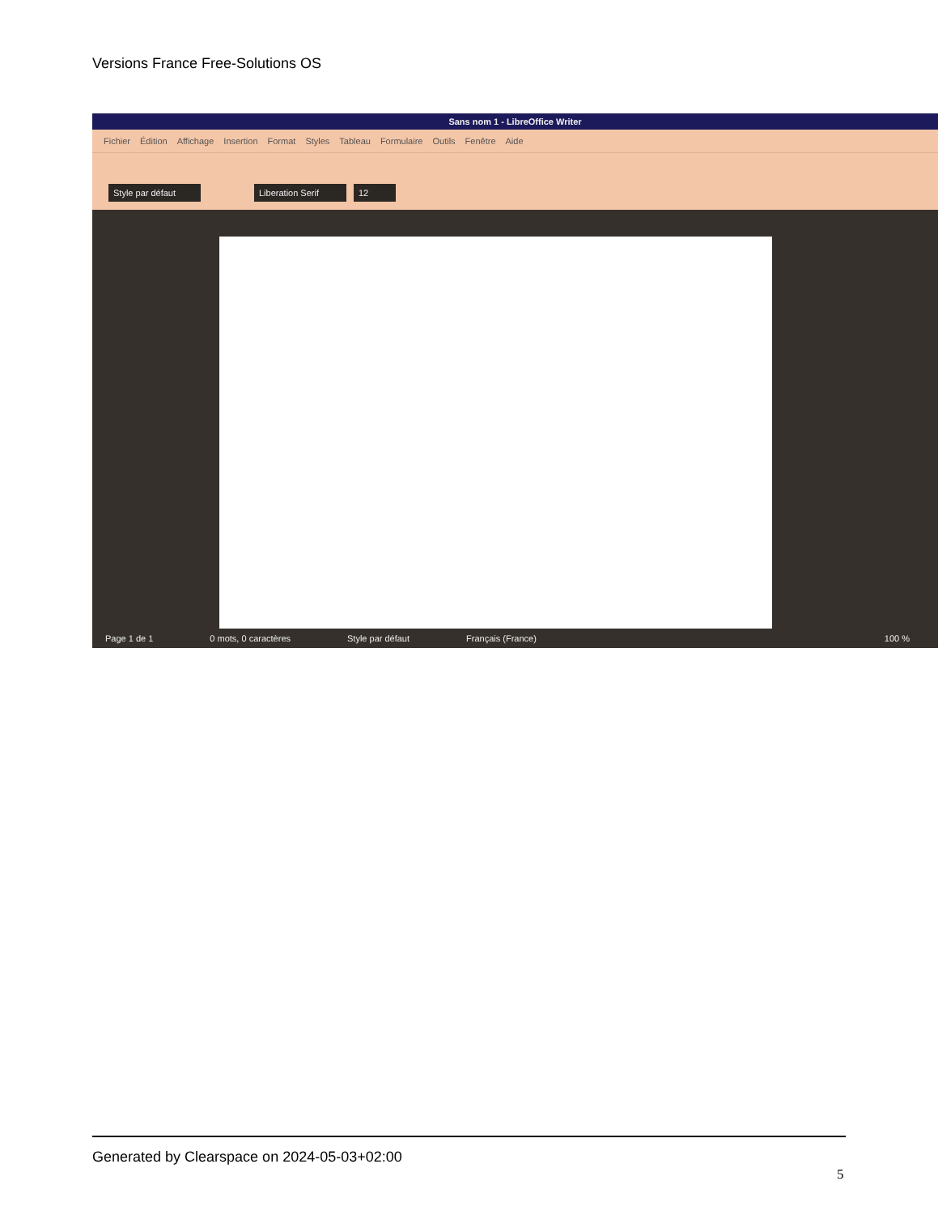Versions France Free-Solutions OS
Sans nom 1 - LibreOffice Writer
Fichier Édition Affichage Insertion Format Styles Tableau Formulaire Outils Fenêtre Aide
Style par défaut Liberation Serif 12
Page 1 de 1 0 mots, 0 caractères Style par défaut Français (France) 100 %
Generated by Clearspace on 2024-05-03+02:00
5